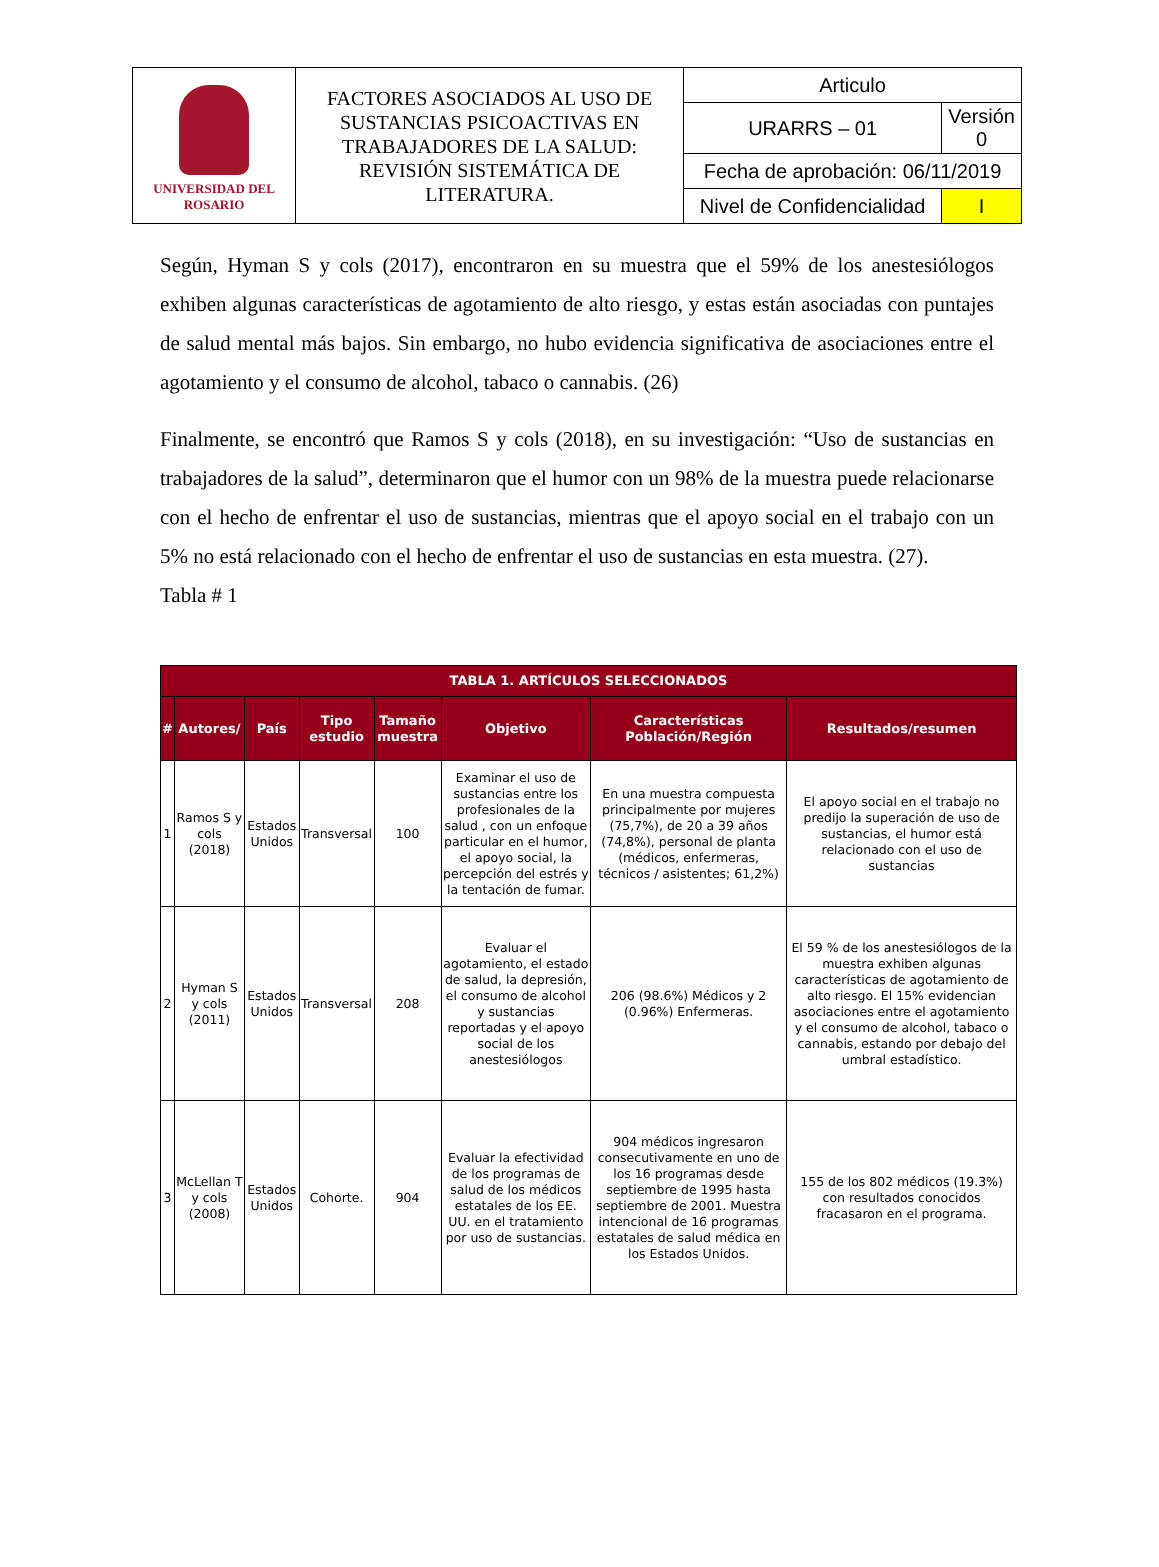| UNIVERSIDAD DEL ROSARIO | FACTORES ASOCIADOS AL USO DE SUSTANCIAS PSICOACTIVAS EN TRABAJADORES DE LA SALUD: REVISIÓN SISTEMÁTICA DE LITERATURA. | Articulo | |
| | | URARRS – 01 | Versión 0 |
| | | Fecha de aprobación: 06/11/2019 | |
| | | Nivel de Confidencialidad | I |
Según, Hyman S y cols (2017), encontraron en su muestra que el 59% de los anestesiólogos exhiben algunas características de agotamiento de alto riesgo, y estas están asociadas con puntajes de salud mental más bajos. Sin embargo, no hubo evidencia significativa de asociaciones entre el agotamiento y el consumo de alcohol, tabaco o cannabis. (26)
Finalmente, se encontró que Ramos S y cols (2018), en su investigación: “Uso de sustancias en trabajadores de la salud”, determinaron que el humor con un 98% de la muestra puede relacionarse con el hecho de enfrentar el uso de sustancias, mientras que el apoyo social en el trabajo con un 5% no está relacionado con el hecho de enfrentar el uso de sustancias en esta muestra. (27).
Tabla # 1
| TABLA 1. ARTÍCULOS SELECCIONADOS | | | | | | | |
| --- | --- | --- | --- | --- | --- | --- | --- |
| # | Autores/ | País | Tipo estudio | Tamaño muestra | Objetivo | Características Población/Región | Resultados/resumen |
| 1 | Ramos S y cols (2018) | Estados Unidos | Transversal | 100 | Examinar el uso de sustancias entre los profesionales de la salud , con un enfoque particular en el humor, el apoyo social, la percepción del estrés y la tentación de fumar. | En una muestra compuesta principalmente por mujeres (75,7%), de 20 a 39 años (74,8%), personal de planta (médicos, enfermeras, técnicos / asistentes; 61,2%) | El apoyo social en el trabajo no predijo la superación de uso de sustancias, el humor está relacionado con el uso de sustancias |
| 2 | Hyman S y cols (2011) | Estados Unidos | Transversal | 208 | Evaluar el agotamiento, el estado de salud, la depresión, el consumo de alcohol y sustancias reportadas y el apoyo social de los anestesiólogos | 206 (98.6%) Médicos y 2 (0.96%) Enfermeras. | El 59 % de los anestesiólogos de la muestra exhiben algunas características de agotamiento de alto riesgo. El 15% evidencian asociaciones entre el agotamiento y el consumo de alcohol, tabaco o cannabis, estando por debajo del umbral estadístico. |
| 3 | McLellan T y cols (2008) | Estados Unidos | Cohorte. | 904 | Evaluar la efectividad de los programas de salud de los médicos estatales de los EE. UU. en el tratamiento por uso de sustancias. | 904 médicos ingresaron consecutivamente en uno de los 16 programas desde septiembre de 1995 hasta septiembre de 2001. Muestra intencional de 16 programas estatales de salud médica en los Estados Unidos. | 155 de los 802 médicos (19.3%) con resultados conocidos fracasaron en el programa. |